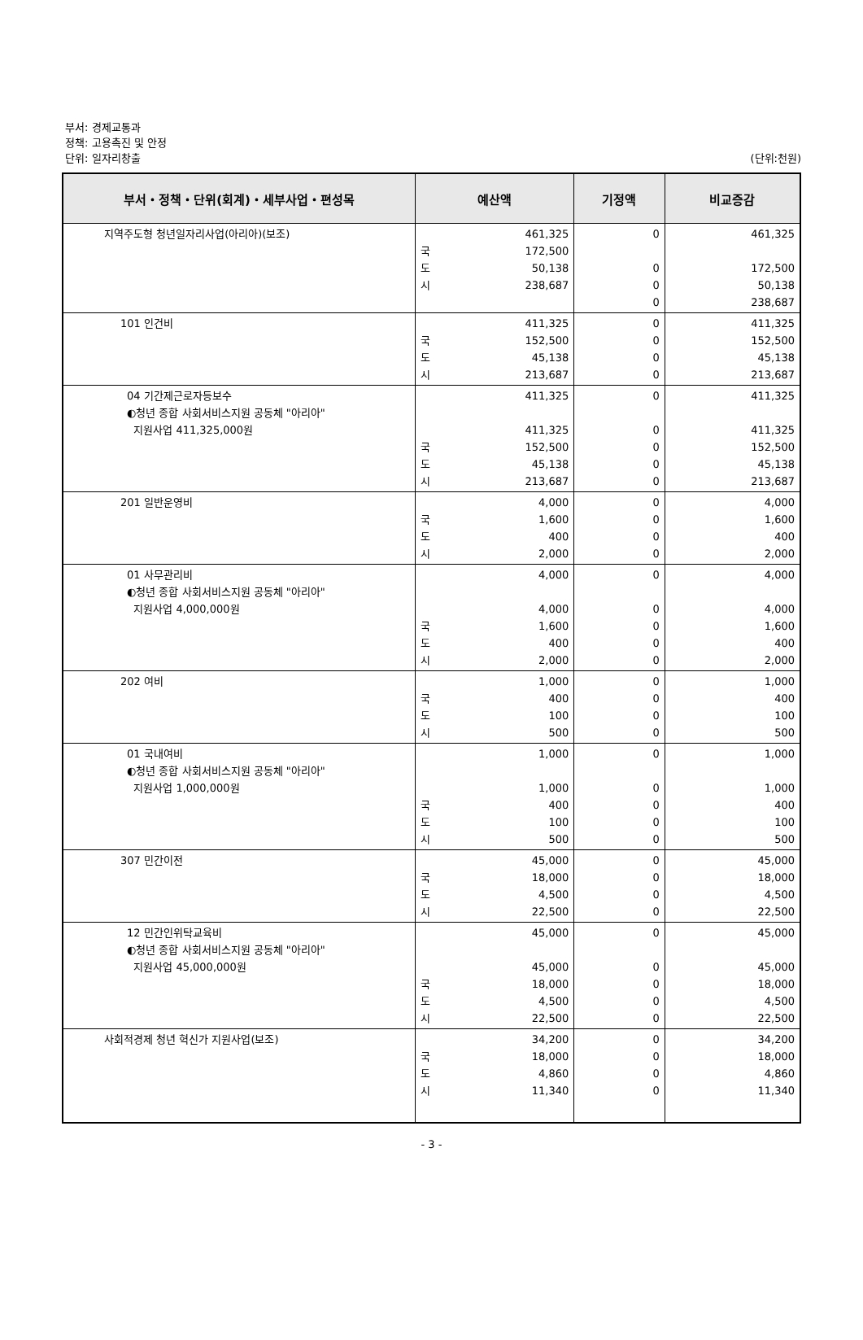부서: 경제교통과
정책: 고용촉진 및 안정
단위: 일자리창출
(단위:천원)
| 부서・정책・단위(회계)・세부사업・편성목 | 예산액 | 기정액 | 비교증감 |
| --- | --- | --- | --- |
| 지역주도형 청년일자리사업(아리아)(보조) | 461,325 국 도 시 172,500 50,138 238,687 | 0 0 0 0 | 461,325 172,500 50,138 238,687 |
| 101 인건비 | 국 도 시 411,325 152,500 45,138 213,687 | 0 0 0 0 | 411,325 152,500 45,138 213,687 |
| 04 기간제근로자등보수 ◐청년 종합 사회서비스지원 공동체 "아리아" 지원사업 411,325,000원 | 국 도 시 411,325 411,325 152,500 45,138 213,687 | 0 0 0 0 0 | 411,325 411,325 152,500 45,138 213,687 |
| 201 일반운영비 | 국 도 시 4,000 1,600 400 2,000 | 0 0 0 0 | 4,000 1,600 400 2,000 |
| 01 사무관리비 ◐청년 종합 사회서비스지원 공동체 "아리아" 지원사업 4,000,000원 | 국 도 시 4,000 4,000 1,600 400 2,000 | 0 0 0 0 0 | 4,000 4,000 1,600 400 2,000 |
| 202 여비 | 국 도 시 1,000 400 100 500 | 0 0 0 0 | 1,000 400 100 500 |
| 01 국내여비 ◐청년 종합 사회서비스지원 공동체 "아리아" 지원사업 1,000,000원 | 국 도 시 1,000 1,000 400 100 500 | 0 0 0 0 0 | 1,000 1,000 400 100 500 |
| 307 민간이전 | 국 도 시 45,000 18,000 4,500 22,500 | 0 0 0 0 | 45,000 18,000 4,500 22,500 |
| 12 민간인위탁교육비 ◐청년 종합 사회서비스지원 공동체 "아리아" 지원사업 45,000,000원 | 국 도 시 45,000 45,000 18,000 4,500 22,500 | 0 0 0 0 0 | 45,000 45,000 18,000 4,500 22,500 |
| 사회적경제 청년 혁신가 지원사업(보조) | 국 도 시 34,200 18,000 4,860 11,340 | 0 0 0 0 | 34,200 18,000 4,860 11,340 |
- 3 -